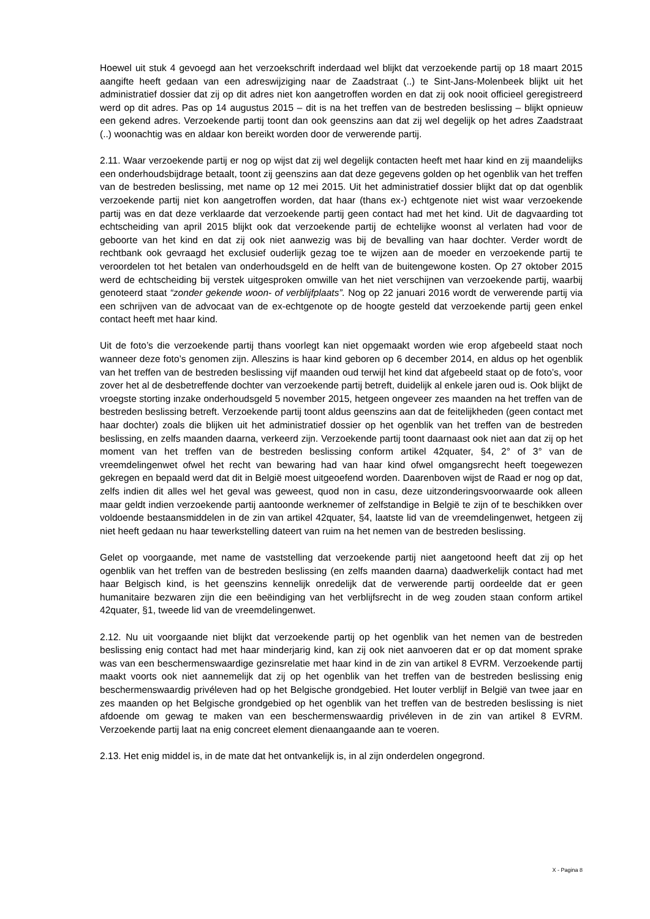Hoewel uit stuk 4 gevoegd aan het verzoekschrift inderdaad wel blijkt dat verzoekende partij op 18 maart 2015 aangifte heeft gedaan van een adreswijziging naar de Zaadstraat (..) te Sint-Jans-Molenbeek blijkt uit het administratief dossier dat zij op dit adres niet kon aangetroffen worden en dat zij ook nooit officieel geregistreerd werd op dit adres. Pas op 14 augustus 2015 – dit is na het treffen van de bestreden beslissing – blijkt opnieuw een gekend adres. Verzoekende partij toont dan ook geenszins aan dat zij wel degelijk op het adres Zaadstraat (..) woonachtig was en aldaar kon bereikt worden door de verwerende partij.
2.11. Waar verzoekende partij er nog op wijst dat zij wel degelijk contacten heeft met haar kind en zij maandelijks een onderhoudsbijdrage betaalt, toont zij geenszins aan dat deze gegevens golden op het ogenblik van het treffen van de bestreden beslissing, met name op 12 mei 2015. Uit het administratief dossier blijkt dat op dat ogenblik verzoekende partij niet kon aangetroffen worden, dat haar (thans ex-) echtgenote niet wist waar verzoekende partij was en dat deze verklaarde dat verzoekende partij geen contact had met het kind. Uit de dagvaarding tot echtscheiding van april 2015 blijkt ook dat verzoekende partij de echtelijke woonst al verlaten had voor de geboorte van het kind en dat zij ook niet aanwezig was bij de bevalling van haar dochter. Verder wordt de rechtbank ook gevraagd het exclusief ouderlijk gezag toe te wijzen aan de moeder en verzoekende partij te veroordelen tot het betalen van onderhoudsgeld en de helft van de buitengewone kosten. Op 27 oktober 2015 werd de echtscheiding bij verstek uitgesproken omwille van het niet verschijnen van verzoekende partij, waarbij genoteerd staat “zonder gekende woon- of verblijfplaats”. Nog op 22 januari 2016 wordt de verwerende partij via een schrijven van de advocaat van de ex-echtgenote op de hoogte gesteld dat verzoekende partij geen enkel contact heeft met haar kind.
Uit de foto’s die verzoekende partij thans voorlegt kan niet opgemaakt worden wie erop afgebeeld staat noch wanneer deze foto’s genomen zijn. Alleszins is haar kind geboren op 6 december 2014, en aldus op het ogenblik van het treffen van de bestreden beslissing vijf maanden oud terwijl het kind dat afgebeeld staat op de foto’s, voor zover het al de desbetreffende dochter van verzoekende partij betreft, duidelijk al enkele jaren oud is. Ook blijkt de vroegste storting inzake onderhoudsgeld 5 november 2015, hetgeen ongeveer zes maanden na het treffen van de bestreden beslissing betreft. Verzoekende partij toont aldus geenszins aan dat de feitelijkheden (geen contact met haar dochter) zoals die blijken uit het administratief dossier op het ogenblik van het treffen van de bestreden beslissing, en zelfs maanden daarna, verkeerd zijn. Verzoekende partij toont daarnaast ook niet aan dat zij op het moment van het treffen van de bestreden beslissing conform artikel 42quater, §4, 2° of 3° van de vreemdelingenwet ofwel het recht van bewaring had van haar kind ofwel omgangsrecht heeft toegewezen gekregen en bepaald werd dat dit in België moest uitgeoefend worden. Daarenboven wijst de Raad er nog op dat, zelfs indien dit alles wel het geval was geweest, quod non in casu, deze uitzonderingsvoorwaarde ook alleen maar geldt indien verzoekende partij aantoonde werknemer of zelfstandige in België te zijn of te beschikken over voldoende bestaansmiddelen in de zin van artikel 42quater, §4, laatste lid van de vreemdelingenwet, hetgeen zij niet heeft gedaan nu haar tewerkstelling dateert van ruim na het nemen van de bestreden beslissing.
Gelet op voorgaande, met name de vaststelling dat verzoekende partij niet aangetoond heeft dat zij op het ogenblik van het treffen van de bestreden beslissing (en zelfs maanden daarna) daadwerkelijk contact had met haar Belgisch kind, is het geenszins kennelijk onredelijk dat de verwerende partij oordeelde dat er geen humanitaire bezwaren zijn die een beëindiging van het verblijfsrecht in de weg zouden staan conform artikel 42quater, §1, tweede lid van de vreemdelingenwet.
2.12. Nu uit voorgaande niet blijkt dat verzoekende partij op het ogenblik van het nemen van de bestreden beslissing enig contact had met haar minderjarig kind, kan zij ook niet aanvoeren dat er op dat moment sprake was van een beschermenswaardige gezinsrelatie met haar kind in de zin van artikel 8 EVRM. Verzoekende partij maakt voorts ook niet aannemelijk dat zij op het ogenblik van het treffen van de bestreden beslissing enig beschermenswaardig privéleven had op het Belgische grondgebied. Het louter verblijf in België van twee jaar en zes maanden op het Belgische grondgebied op het ogenblik van het treffen van de bestreden beslissing is niet afdoende om gewag te maken van een beschermenswaardig privéleven in de zin van artikel 8 EVRM. Verzoekende partij laat na enig concreet element dienaangaande aan te voeren.
2.13. Het enig middel is, in de mate dat het ontvankelijk is, in al zijn onderdelen ongegrond.
X - Pagina 8